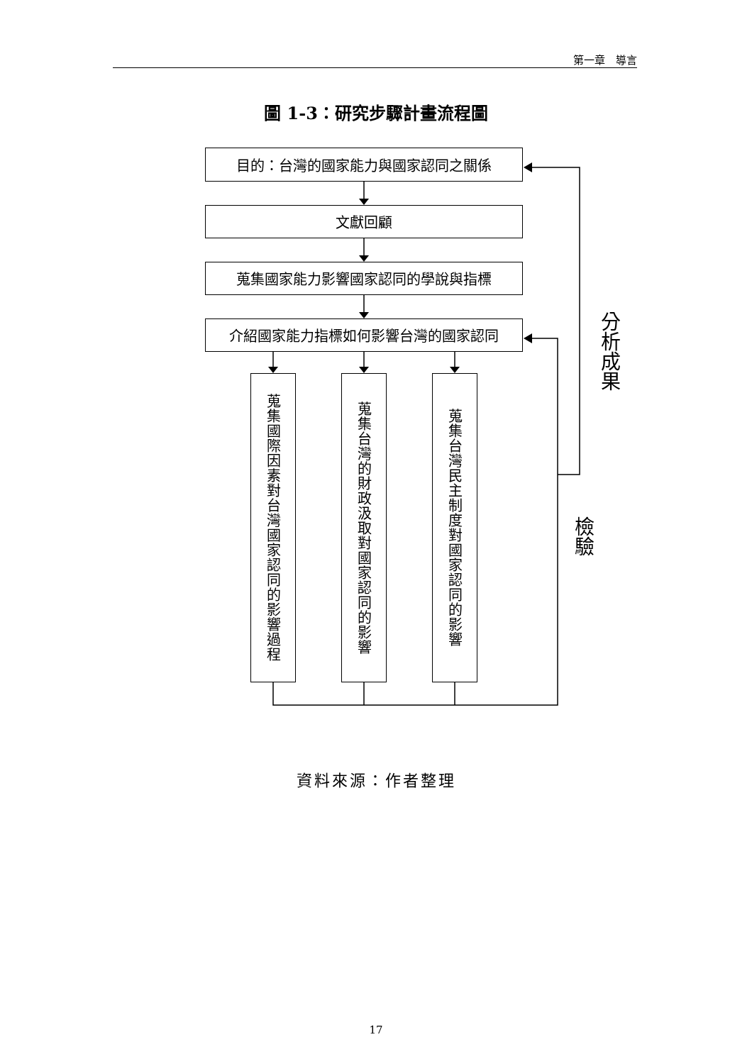第一章　導言
圖 1-3：研究步驟計畫流程圖
目的：台灣的國家能力與國家認同之關係
文獻回顧
蒐集國家能力影響國家認同的學說與指標
介紹國家能力指標如何影響台灣的國家認同
分析成果
蒐集國際因素對台灣國家認同的影響過程
蒐集台灣的財政汲取對國家認同的影響
蒐集台灣民主制度對國家認同的影響
檢驗
資料來源：作者整理
17